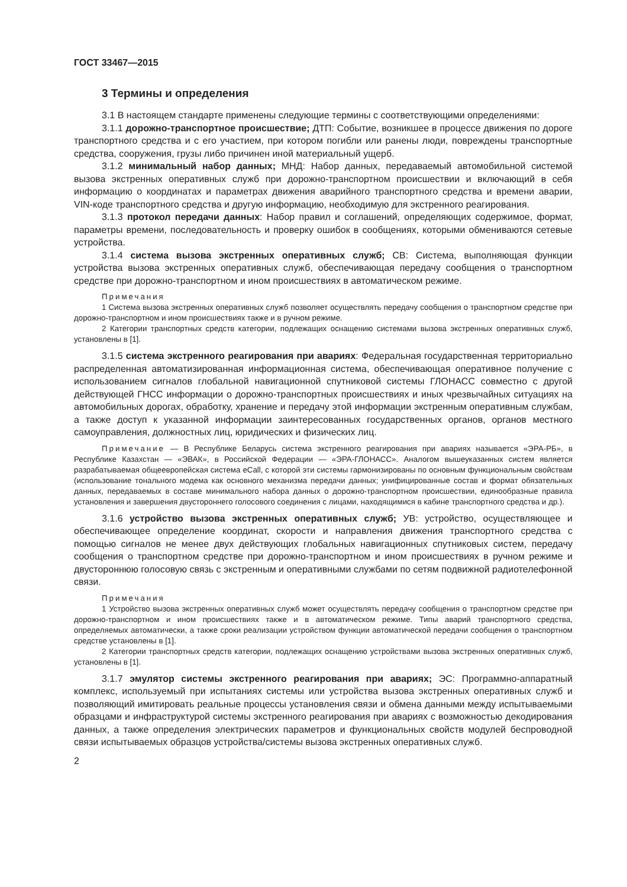ГОСТ 33467—2015
3 Термины и определения
3.1 В настоящем стандарте применены следующие термины с соответствующими определениями:
3.1.1 дорожно-транспортное происшествие; ДТП: Событие, возникшее в процессе движения по дороге транспортного средства и с его участием, при котором погибли или ранены люди, повреждены транспортные средства, сооружения, грузы либо причинен иной материальный ущерб.
3.1.2 минимальный набор данных; МНД: Набор данных, передаваемый автомобильной системой вызова экстренных оперативных служб при дорожно-транспортном происшествии и включающий в себя информацию о координатах и параметрах движения аварийного транспортного средства и времени аварии, VIN-коде транспортного средства и другую информацию, необходимую для экстренного реагирования.
3.1.3 протокол передачи данных: Набор правил и соглашений, определяющих содержимое, формат, параметры времени, последовательность и проверку ошибок в сообщениях, которыми обмениваются сетевые устройства.
3.1.4 система вызова экстренных оперативных служб; СВ: Система, выполняющая функции устройства вызова экстренных оперативных служб, обеспечивающая передачу сообщения о транспортном средстве при дорожно-транспортном и ином происшествиях в автоматическом режиме.
Примечания
1 Система вызова экстренных оперативных служб позволяет осуществлять передачу сообщения о транспортном средстве при дорожно-транспортном и ином происшествиях также и в ручном режиме.
2 Категории транспортных средств категории, подлежащих оснащению системами вызова экстренных оперативных служб, установлены в [1].
3.1.5 система экстренного реагирования при авариях: Федеральная государственная территориально распределенная автоматизированная информационная система, обеспечивающая оперативное получение с использованием сигналов глобальной навигационной спутниковой системы ГЛОНАСС совместно с другой действующей ГНСС информации о дорожно-транспортных происшествиях и иных чрезвычайных ситуациях на автомобильных дорогах, обработку, хранение и передачу этой информации экстренным оперативным службам, а также доступ к указанной информации заинтересованных государственных органов, органов местного самоуправления, должностных лиц, юридических и физических лиц.
Примечание — В Республике Беларусь система экстренного реагирования при авариях называется «ЭРА-РБ», в Республике Казахстан — «ЭВАК», в Российской Федерации — «ЭРА-ГЛОНАСС». Аналогом вышеуказанных систем является разрабатываемая общеевропейская система eCall, с которой эти системы гармонизированы по основным функциональным свойствам (использование тонального модема как основного механизма передачи данных; унифицированные состав и формат обязательных данных, передаваемых в составе минимального набора данных о дорожно-транспортном происшествии, единообразные правила установления и завершения двустороннего голосового соединения с лицами, находящимися в кабине транспортного средства и др.).
3.1.6 устройство вызова экстренных оперативных служб; УВ: устройство, осуществляющее и обеспечивающее определение координат, скорости и направления движения транспортного средства с помощью сигналов не менее двух действующих глобальных навигационных спутниковых систем, передачу сообщения о транспортном средстве при дорожно-транспортном и ином происшествиях в ручном режиме и двустороннюю голосовую связь с экстренным и оперативными службами по сетям подвижной радиотелефонной связи.
Примечания
1 Устройство вызова экстренных оперативных служб может осуществлять передачу сообщения о транспортном средстве при дорожно-транспортном и ином происшествиях также и в автоматическом режиме. Типы аварий транспортного средства, определяемых автоматически, а также сроки реализации устройством функции автоматической передачи сообщения о транспортном средстве установлены в [1].
2 Категории транспортных средств категории, подлежащих оснащению устройствами вызова экстренных оперативных служб, установлены в [1].
3.1.7 эмулятор системы экстренного реагирования при авариях; ЭС: Программно-аппаратный комплекс, используемый при испытаниях системы или устройства вызова экстренных оперативных служб и позволяющий имитировать реальные процессы установления связи и обмена данными между испытываемыми образцами и инфраструктурой системы экстренного реагирования при авариях с возможностью декодирования данных, а также определения электрических параметров и функциональных свойств модулей беспроводной связи испытываемых образцов устройства/системы вызова экстренных оперативных служб.
2